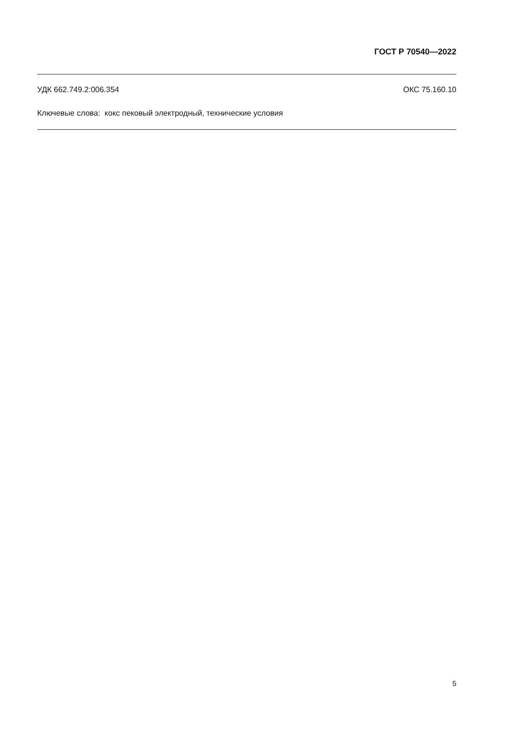ГОСТ Р 70540—2022
УДК 662.749.2:006.354 ОКС 75.160.10
Ключевые слова: кокс пековый электродный, технические условия
5